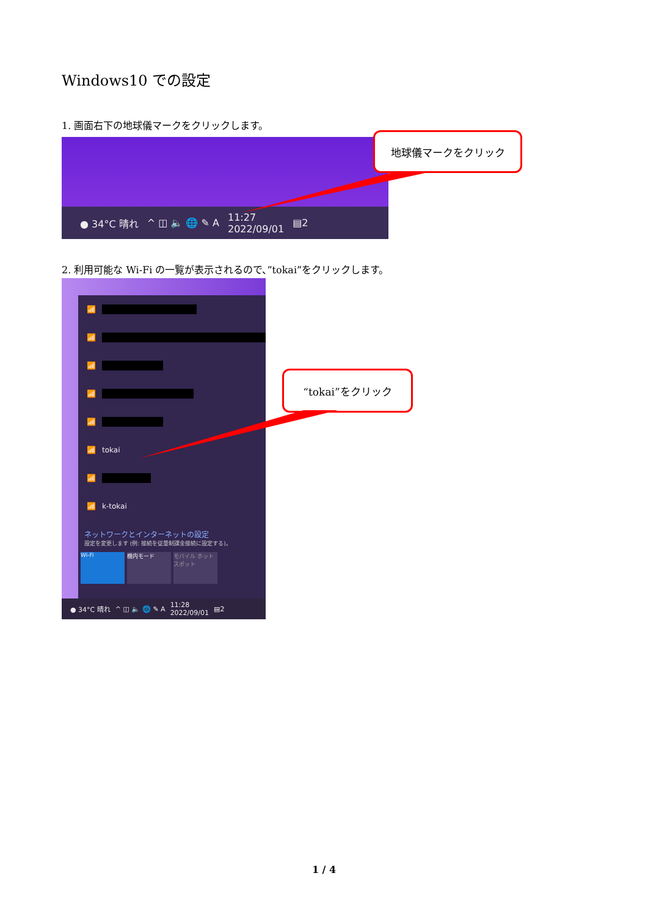Windows10 での設定
1. 画面右下の地球儀マークをクリックします。
● 34°C 晴れ ^ ◫ 🔈 🌐 ✎ A 11:27
2022/09/01 ▤2
地球儀マークをクリック
2. 利用可能な Wi-Fi の一覧が表示されるので、”tokai”をクリックします。
📶
📶
📶
📶
📶
📶 tokai
📶
📶 k-tokai
ネットワークとインターネットの設定
設定を変更します (例: 接続を従量制課金接続に設定する)。
Wi-Fi 機内モード モバイル ホットスポット
● 34°C 晴れ ^ ◫ 🔈 🌐 ✎ A 11:28
2022/09/01 ▤2
“tokai”をクリック
1 / 4